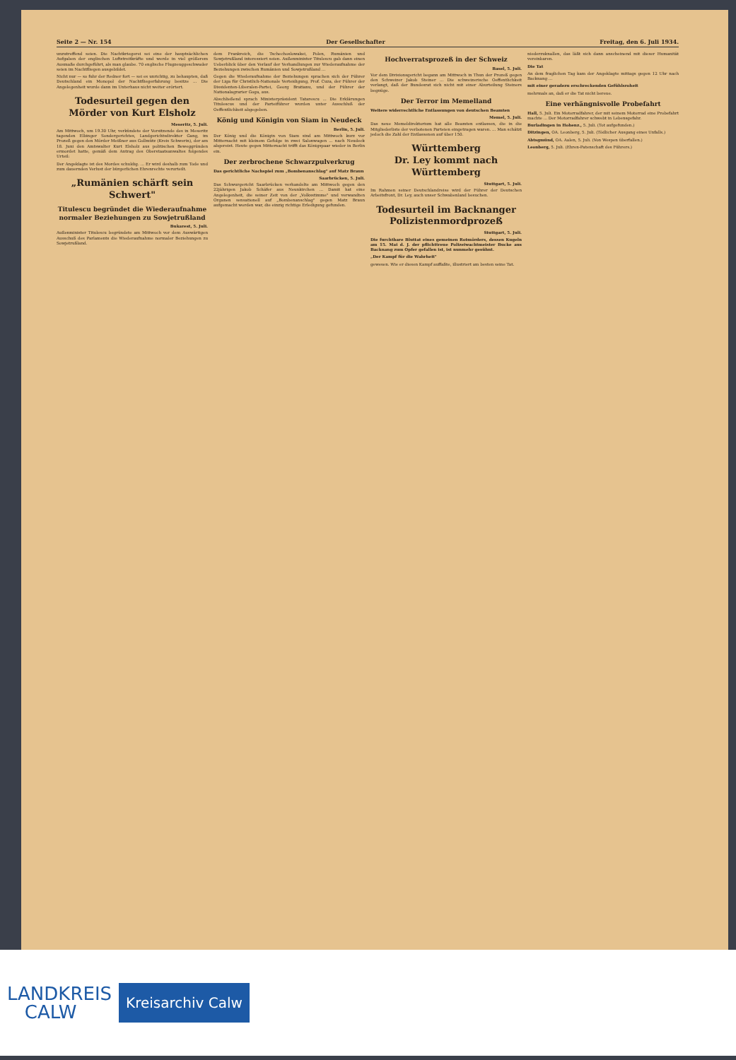Seite 2 — Nr. 154 Der Gesellschafter Freitag, den 6. Juli 1934.
unzutreffend seien. Die Nachtkriegerei sei eine der hauptsächlichen Aufgaben der englischen Luftstreitkräfte und werde in viel größerem Ausmaße durchgeführt, als man glaube. 70 englische Flugzeuggeschwader seien im Nachtfliegen ausgebildet.
Nicht nur — so fuhr der Redner fort — sei es unrichtig, zu behaupten, daß Deutschland ein Monopol der Nachtfliegerfahrung besitze ... Die Angelegenheit wurde dann im Unterhaus nicht weiter erörtert.
Todesurteil gegen den Mörder von Kurt Elsholz
Meseritz, 5. Juli.
Am Mittwoch, um 19.30 Uhr, verkündete der Vorsitzende des in Meseritz tagenden Elbinger Sondergerichtes, Landgerichtsdirektor Gang, im Prozeß gegen den Mörder Meißner aus Gollmütz (Kreis Schwerin), der am 18. Juni den Amtswalter Kurt Elsholz aus politischen Beweggründen ermordet hatte, gemäß dem Antrag des Oberstaatsanwaltes folgendes Urteil:
Der Angeklagte ist des Mordes schuldig. ... Er wird deshalb zum Tode und zum dauernden Verlust der bürgerlichen Ehrenrechte verurteilt.
„Rumänien schärft sein Schwert"
Titulescu begründet die Wiederaufnahme normaler Beziehungen zu Sowjetrußland
Bukarest, 5. Juli.
Außenminister Titulescu begründete am Mittwoch vor dem Auswärtigen Ausschuß des Parlaments die Wiederaufnahme normaler Beziehungen zu Sowjetrußland.
dem Frankreich, die Tschechoslowakei, Polen, Rumänien und Sowjetrußland interessiert seien. Außenminister Titulescu gab dann einen Ueberblick über den Verlauf der Verhandlungen zur Wiederaufnahme der Beziehungen zwischen Rumänien und Sowjetrußland ...
Gegen die Wiederaufnahme der Beziehungen sprachen sich der Führer der Liga für Christlich-Nationale Verteidigung, Prof. Cuza, der Führer der Dissidenten-Liberalen-Partei, Georg Bratianu, und der Führer der Nationalagrarier Goga, aus.
Abschließend sprach Ministerpräsident Tatarescu ... Die Erklärungen Titulescus und der Parteiführer wurden unter Ausschluß der Oeffentlichkeit abgegeben.
König und Königin von Siam in Neudeck
Berlin, 5. Juli.
Der König und die Königin von Siam sind am Mittwoch kurz vor Mitternacht mit kleinem Gefolge in zwei Salonwagen ... nach Neudeck abgereist. Heute gegen Mitternacht trifft das Königspaar wieder in Berlin ein.
Der zerbrochene Schwarzpulverkrug
Das gerichtliche Nachspiel zum „Bombenanschlag" auf Matz Braun
Saarbrücken, 5. Juli.
Das Schwurgericht Saarbrücken verhandelte am Mittwoch gegen den 22jährigen Jakob Schäfer aus Neunkirchen ... Damit hat eine Angelegenheit, die seiner Zeit von der „Volksstimme" und verwandten Organen sensationell auf „Bombenanschlag" gegen Matz Braun aufgemacht worden war, die einzig richtige Erledigung gefunden.
Hochverratsprozeß in der Schweiz
Basel, 5. Juli.
Vor dem Divisionsgericht begann am Mittwoch in Thun der Prozeß gegen den Schweizer Jakob Steiner ... Die schweizerische Oeffentlichkeit verlangt, daß der Bundesrat sich nicht mit einer Aburteilung Steiners begnüge.
Der Terror im Memelland
Weitere widerrechtliche Entlassungen von deutschen Beamten
Memel, 5. Juli.
Das neue Memeldirektorium hat alle Beamten entlassen, die in die Mitgliederliste der verbotenen Parteien eingetragen waren. ... Man schätzt jedoch die Zahl der Entlassenen auf über 150.
Württemberg
Dr. Ley kommt nach Württemberg
Stuttgart, 5. Juli.
Im Rahmen seiner Deutschlandreise wird der Führer der Deutschen Arbeitsfront, Dr. Ley, auch unser Schwabenland besuchen.
Todesurteil im Backnanger Polizistenmordprozeß
Stuttgart, 5. Juli.
Die furchtbare Bluttat eines gemeinen Rotmörders, dessen Kugeln am 15. Mai d. J. der pflichttreue Polizeiwachtmeister Bucke aus Backnang zum Opfer gefallen ist, ist nunmehr gesühnt.
„Der Kampf für die Wahrheit"
gewesen. Wie er diesen Kampf auffaßte, illustriert am besten seine Tat.
niederzuknallen, das läßt sich dann anscheinend mit dieser Humanität vereinbaren.
Die Tat
An dem fraglichen Tag kam der Angeklagte mittags gegen 12 Uhr nach Backnang ...
mit einer geradezu erschreckenden Gefühlsroheit
mehrmals an, daß er die Tat nicht bereue.
Eine verhängnisvolle Probefahrt
Hall, 5. Juli. Ein Motorradfahrer, der mit seinem Motorrad eine Probefahrt machte ... Der Motorradfahrer schwebt in Lebensgefahr.
Burladingen in Hohenz., 5. Juli. (Tot aufgefunden.)
Ditzingen, OA. Leonberg, 5. Juli. (Tödlicher Ausgang eines Unfalls.)
Abtsgmünd, OA. Aalen, 5. Juli. (Von Wespen überfallen.)
Leonberg, 5. Juli. (Ehren-Patenschaft des Führers.)
LANDKREIS
CALW
Kreisarchiv Calw